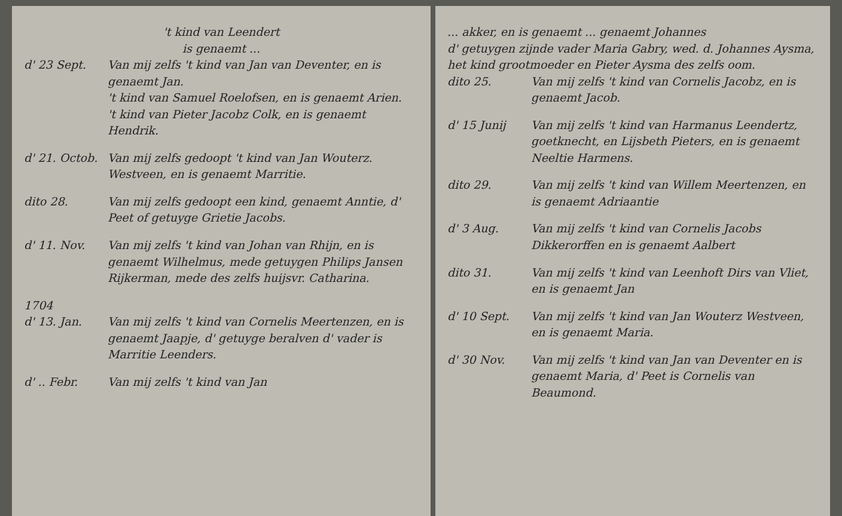't kind van Leendert
is genaemt ...
d' 23 Sept. Van mij zelfs 't kind van Jan van Deventer, en is genaemt Jan.
't kind van Samuel Roelofsen, en is genaemt Arien.
't kind van Pieter Jacobz Colk, en is genaemt Hendrik.
d' 21. Octob.
Van mij zelfs gedoopt 't kind van Jan Wouterz. Westveen, en is genaemt Marritie.
dito 28. Van mij zelfs gedoopt een kind, genaemt Anntie, d' Peet of getuyge Grietie Jacobs.
d' 11. Nov. Van mij zelfs 't kind van Johan van Rhijn, en is genaemt Wilhelmus, mede getuygen Philips Jansen Rijkerman, mede des zelfs huijsvr. Catharina.
1704
d' 13. Jan. Van mij zelfs 't kind van Cornelis Meertenzen, en is genaemt Jaapje, d' getuyge beralven d' vader is Marritie Leenders.
d' .. Febr. Van mij zelfs 't kind van Jan
... akker, en is genaemt ... genaemt Johannes
d' getuygen zijnde vader Maria Gabry, wed. d. Johannes Aysma, het kind grootmoeder en Pieter Aysma des zelfs oom.
dito 25. Van mij zelfs 't kind van Cornelis Jacobz, en is genaemt Jacob.
d' 15 Junij Van mij zelfs 't kind van Harmanus Leendertz, goetknecht, en Lijsbeth Pieters, en is genaemt Neeltie Harmens.
dito 29. Van mij zelfs 't kind van Willem Meertenzen, en is genaemt Adriaantie
d' 3 Aug. Van mij zelfs 't kind van Cornelis Jacobs Dikkerorffen en is genaemt Aalbert
dito 31. Van mij zelfs 't kind van Leenhoft Dirs van Vliet, en is genaemt Jan
d' 10 Sept. Van mij zelfs 't kind van Jan Wouterz Westveen, en is genaemt Maria.
d' 30 Nov. Van mij zelfs 't kind van Jan van Deventer en is genaemt Maria, d' Peet is Cornelis van Beaumond.